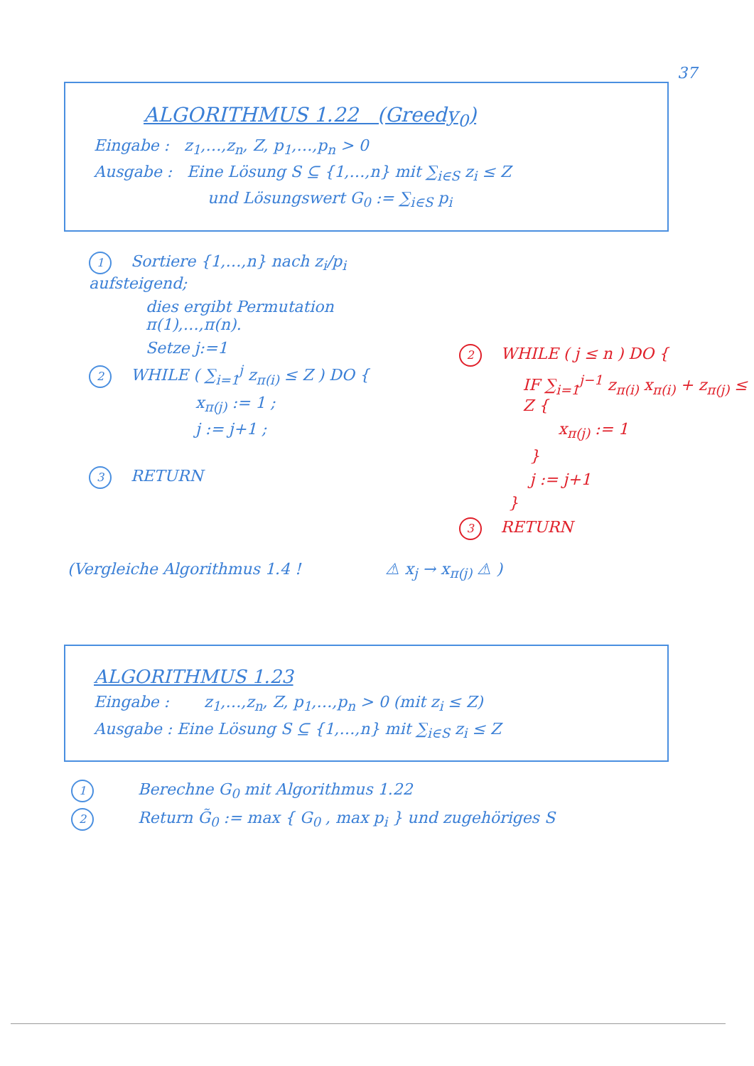37
ALGORITHMUS 1.22 (Greedy<sub>0</sub>)
Eingabe : z<sub>1</sub>,…,z<sub>n</sub>, Z, p<sub>1</sub>,…,p<sub>n</sub> > 0
Ausgabe : Eine Lösung S ⊆ {1,…,n} mit ∑<sub>i∈S</sub> z<sub>i</sub> ≤ Z
und Lösungswert G<sub>0</sub> := ∑<sub>i∈S</sub> p<sub>i</sub>
1 Sortiere {1,…,n} nach z<sub>i</sub>/p<sub>i</sub> aufsteigend;
dies ergibt Permutation π(1),…,π(n).
Setze j:=1
2 WHILE ( ∑<sub>i=1</sub><sup>j</sup> z<sub>π(i)</sub> ≤ Z ) DO {
x<sub>π(j)</sub> := 1 ;
j := j+1 ;
3 RETURN
2 WHILE ( j ≤ n ) DO {
IF ∑<sub>i=1</sub><sup>j−1</sup> z<sub>π(i)</sub> x<sub>π(i)</sub> + z<sub>π(j)</sub> ≤ Z {
x<sub>π(j)</sub> := 1
}
j := j+1
}
3 RETURN
(Vergleiche Algorithmus 1.4 ! ⚠ x<sub>j</sub> → x<sub>π(j)</sub> ⚠ )
ALGORITHMUS 1.23
Eingabe : z<sub>1</sub>,…,z<sub>n</sub>, Z, p<sub>1</sub>,…,p<sub>n</sub> > 0 (mit z<sub>i</sub> ≤ Z)
Ausgabe : Eine Lösung S ⊆ {1,…,n} mit ∑<sub>i∈S</sub> z<sub>i</sub> ≤ Z
1 Berechne G<sub>0</sub> mit Algorithmus 1.22
2 Return G̃<sub>0</sub> := max { G<sub>0</sub> , max p<sub>i</sub> } und zugehöriges S